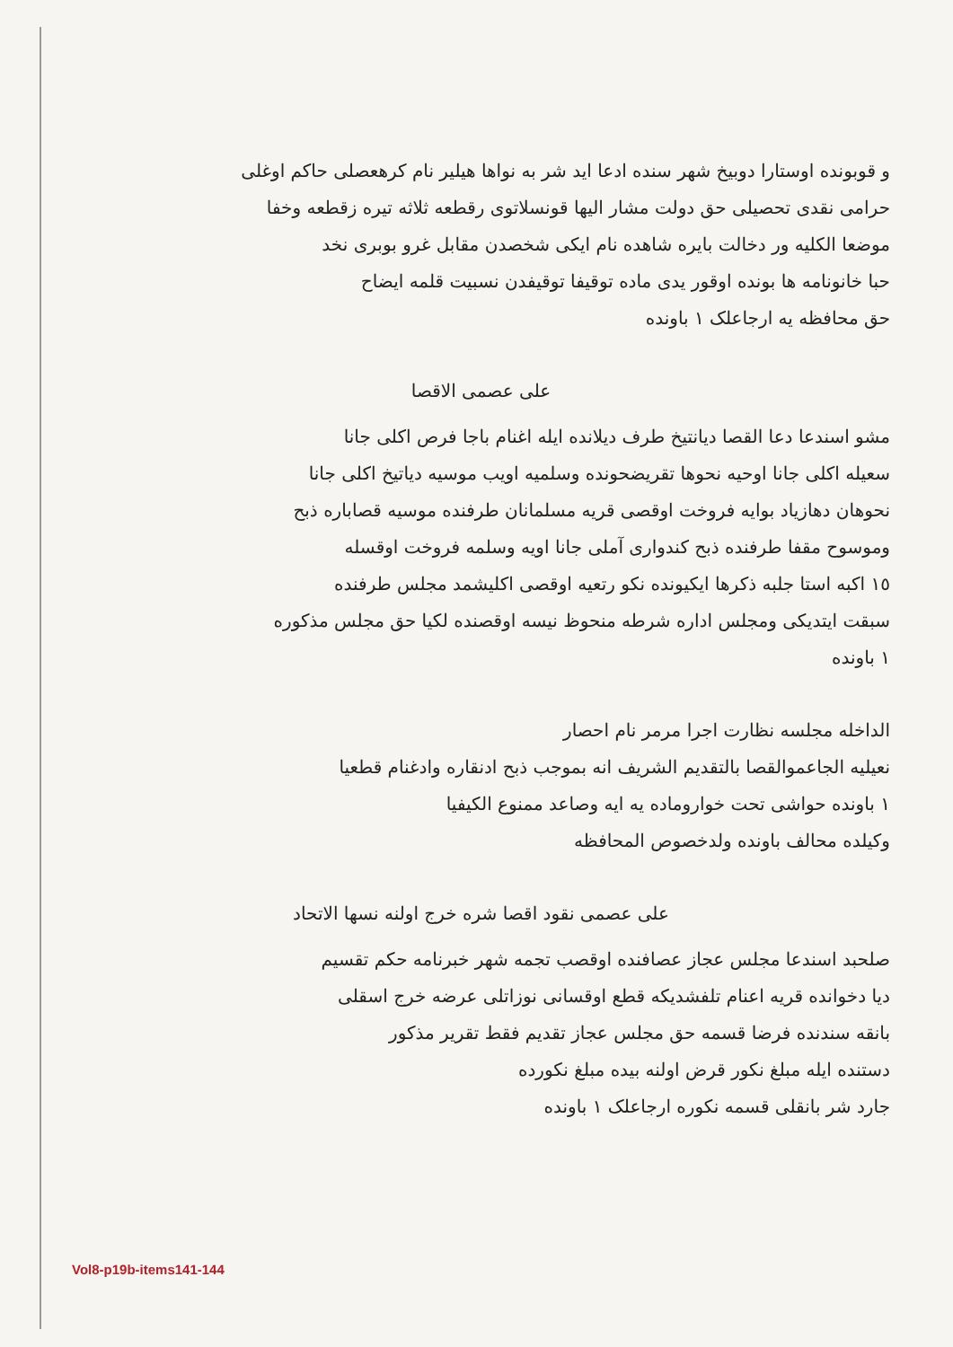و قوبونده اوستارا دوبیخ شهر سنده ادعا اید شر به نواها هیلیر نام کرهعصلی حاکم اوغلی
حرامی نقدی تحصیلی حق دولت مشار الیها قونسلاتوی رقطعه ثلاثه تیره زقطعه وخفا
موضعا الکلیه ور دخالت بایره شاهده نام ایکی شخصدن مقابل غرو بوبری نخد
حبا خانونامه ها بونده اوقور یدی ماده توقیفا توقیفدن نسبیت قلمه ایضاح
حق محافظه یه ارجاعلک ١ باونده
علی عصمی الاقصا
مشو اسندعا دعا القصا ديانتيخ طرف دیلانده ایله اغنام باجا فرص اکلی جانا
سعیله اکلی جانا اوحیه نحوها تقریضحونده وسلمیه اویب موسیه دیاتیخ اکلی جانا
نحوهان دهازیاد بوایه فروخت اوقصی قریه مسلمانان طرفنده موسیه قصاباره ذبح
وموسوح مقفا طرفنده ذبح کندواری آملی جانا اویه وسلمه فروخت اوقسله
١٥ اکبه استا جلبه ذکرها ایکیونده نکو رتعیه اوقصی اکلیشمد مجلس طرفنده
سبقت ایتدیکی ومجلس اداره شرطه منحوظ نیسه اوقصنده لکیا حق مجلس مذکوره
١ باونده
الداخله مجلسه نظارت اجرا مرمر نام احصار
نعیلیه الجاعموالقصا بالتقدیم الشریف انه بموجب ذبح ادنقاره وادغنام قطعیا
١ باونده حواشی تحت خواروماده یه ایه وصاعد ممنوع الکیفیا
وکیلده محالف باونده ولدخصوص المحافظه
علی عصمی نقود اقصا شره خرج اولنه نسها الاتحاد
صلحبد اسندعا مجلس عجاز عصافنده اوقصب تجمه شهر خبرنامه حکم تقسیم
دیا دخوانده قریه اعنام تلفشدیکه قطع اوقسانی نوزاتلی عرضه خرج اسقلی
بانقه سندنده فرضا قسمه حق مجلس عجاز تقدیم فقط تقریر مذکور
دستنده ایله مبلغ نکور قرض اولنه بیده مبلغ نکورده
جارد شر بانقلی قسمه نکوره ارجاعلک ١ باونده
Vol8-p19b-items141-144